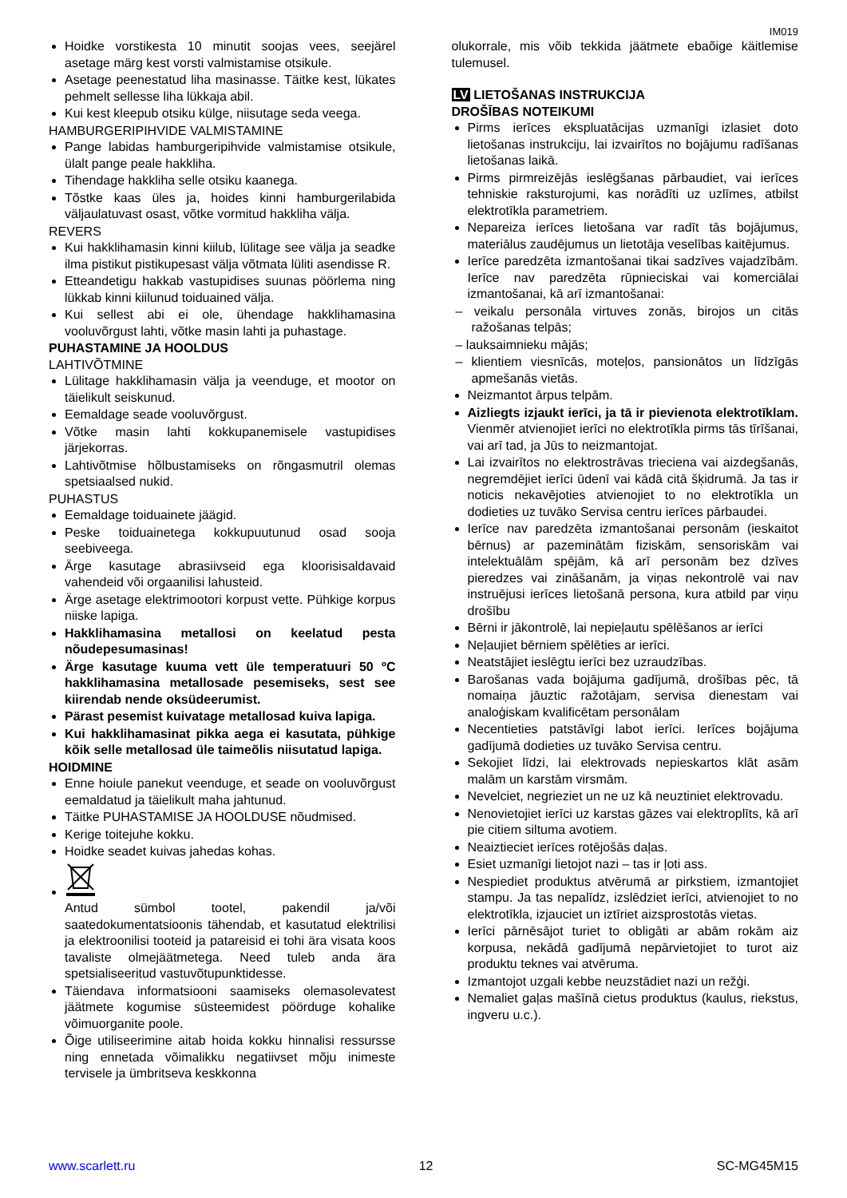IM019
Hoidke vorstikesta 10 minutit soojas vees, seejärel asetage märg kest vorsti valmistamise otsikule.
Asetage peenestatud liha masinasse. Täitke kest, lükates pehmelt sellesse liha lükkaja abil.
Kui kest kleepub otsiku külge, niisutage seda veega.
HAMBURGERIPIHVIDE VALMISTAMINE
Pange labidas hamburgeripihvide valmistamise otsikule, ülalt pange peale hakkliha.
Tihendage hakkliha selle otsiku kaanega.
Tõstke kaas üles ja, hoides kinni hamburgerilabida väljaulatuvast osast, võtke vormitud hakkliha välja.
REVERS
Kui hakklihamasin kinni kiilub, lülitage see välja ja seadke ilma pistikut pistikupesast välja võtmata lüliti asendisse R.
Etteandetigu hakkab vastupidises suunas pöörlema ning lükkab kinni kiilunud toiduained välja.
Kui sellest abi ei ole, ühendage hakklihamasina vooluvõrgust lahti, võtke masin lahti ja puhastage.
PUHASTAMINE JA HOOLDUS
LAHTIVÕTMINE
Lülitage hakklihamasin välja ja veenduge, et mootor on täielikult seiskunud.
Eemaldage seade vooluvõrgust.
Võtke masin lahti kokkupanemisele vastupidises järjekorras.
Lahtivõtmise hõlbustamiseks on rõngasmutril olemas spetsiaalsed nukid.
PUHASTUS
Eemaldage toiduainete jäägid.
Peske toiduainetega kokkupuutunud osad sooja seebiveega.
Ärge kasutage abrasiivseid ega kloorisisaldavaid vahendeid või orgaanilisi lahusteid.
Ärge asetage elektrimootori korpust vette. Pühkige korpus niiske lapiga.
Hakklihamasina metallosi on keelatud pesta nõudepesumasinas!
Ärge kasutage kuuma vett üle temperatuuri 50 ºC hakklihamasina metallosade pesemiseks, sest see kiirendab nende oksüdeerumist.
Pärast pesemist kuivatage metallosad kuiva lapiga.
Kui hakklihamasinat pikka aega ei kasutata, pühkige kõik selle metallosad üle taimeõlis niisutatud lapiga.
HOIDMINE
Enne hoiule panekut veenduge, et seade on vooluvõrgust eemaldatud ja täielikult maha jahtunud.
Täitke PUHASTAMISE JA HOOLDUSE nõudmised.
Kerige toitejuhe kokku.
Hoidke seadet kuivas jahedas kohas.
Antud sümbol tootel, pakendil ja/või saatedokumentatsioonis tähendab, et kasutatud elektrilisi ja elektroonilisi tooteid ja patareisid ei tohi ära visata koos tavaliste olmejäätmetega. Need tuleb anda ära spetsialiseeritud vastuvõtupunktidesse.
Täiendava informatsiooni saamiseks olemasolevatest jäätmete kogumise süsteemidest pöörduge kohalike võimuorganite poole.
Õige utiliseerimine aitab hoida kokku hinnalisi ressursse ning ennetada võimalikku negatiivset mõju inimeste tervisele ja ümbritseva keskkonna
olukorrale, mis võib tekkida jäätmete ebaõige käitlemise tulemusel.
LV LIETOŠANAS INSTRUKCIJA
DROŠĪBAS NOTEIKUMI
Pirms ierīces ekspluatācijas uzmanīgi izlasiet doto lietošanas instrukciju, lai izvairītos no bojājumu radīšanas lietošanas laikā.
Pirms pirmreizējās ieslēgšanas pārbaudiet, vai ierīces tehniskie raksturojumi, kas norādīti uz uzlīmes, atbilst elektrotīkla parametriem.
Nepareiza ierīces lietošana var radīt tās bojājumus, materiālus zaudējumus un lietotāja veselības kaitējumus.
Ierīce paredzēta izmantošanai tikai sadzīves vajadzībām. Ierīce nav paredzēta rūpnieciskai vai komerciālai izmantošanai, kā arī izmantošanai:
veikalu personāla virtuves zonās, birojos un citās ražošanas telpās;
lauksaimnieku mājās;
klientiem viesnīcās, moteļos, pansionātos un līdzīgās apmešanās vietās.
Neizmantot ārpus telpām.
Aizliegts izjaukt ierīci, ja tā ir pievienota elektrotīklam. Vienmēr atvienojiet ierīci no elektrotīkla pirms tās tīrīšanai, vai arī tad, ja Jūs to neizmantojat.
Lai izvairītos no elektrostrāvas trieciena vai aizdegšanās, negremdējiet ierīci ūdenī vai kādā citā šķidrumā. Ja tas ir noticis nekavējoties atvienojiet to no elektrotīkla un dodieties uz tuvāko Servisa centru ierīces pārbaudei.
Ierīce nav paredzēta izmantošanai personām (ieskaitot bērnus) ar pazeminātām fiziskām, sensoriskām vai intelektuālām spējām, kā arī personām bez dzīves pieredzes vai zināšanām, ja viņas nekontrolē vai nav instruējusi ierīces lietošanā persona, kura atbild par viņu drošību
Bērni ir jākontrolē, lai nepieļautu spēlēšanos ar ierīci
Neļaujiet bērniem spēlēties ar ierīci.
Neatstājiet ieslēgtu ierīci bez uzraudzības.
Barošanas vada bojājuma gadījumā, drošības pēc, tā nomaiņa jāuztic ražotājam, servisa dienestam vai analoģiskam kvalificētam personālam
Necentieties patstāvīgi labot ierīci. Ierīces bojājuma gadījumā dodieties uz tuvāko Servisa centru.
Sekojiet līdzi, lai elektrovads nepieskartos klāt asām malām un karstām virsmām.
Nevelciet, negrieziet un ne uz kā neuztiniet elektrovadu.
Nenovietojiet ierīci uz karstas gāzes vai elektroplīts, kā arī pie citiem siltuma avotiem.
Neaiztieciet ierīces rotējošās daļas.
Esiet uzmanīgi lietojot nazi – tas ir ļoti ass.
Nespiediet produktus atvērumā ar pirkstiem, izmantojiet stampu. Ja tas nepalīdz, izslēdziet ierīci, atvienojiet to no elektrotīkla, izjauciet un iztīriet aizsprostotās vietas.
Ierīci pārnēsājot turiet to obligāti ar abām rokām aiz korpusa, nekādā gadījumā nepārvietojiet to turot aiz produktu teknes vai atvēruma.
Izmantojot uzgali kebbe neuzstādiet nazi un režģi.
Nemaliet gaļas mašīnā cietus produktus (kaulus, riekstus, ingveru u.c.).
www.scarlett.ru 12 SC-MG45M15